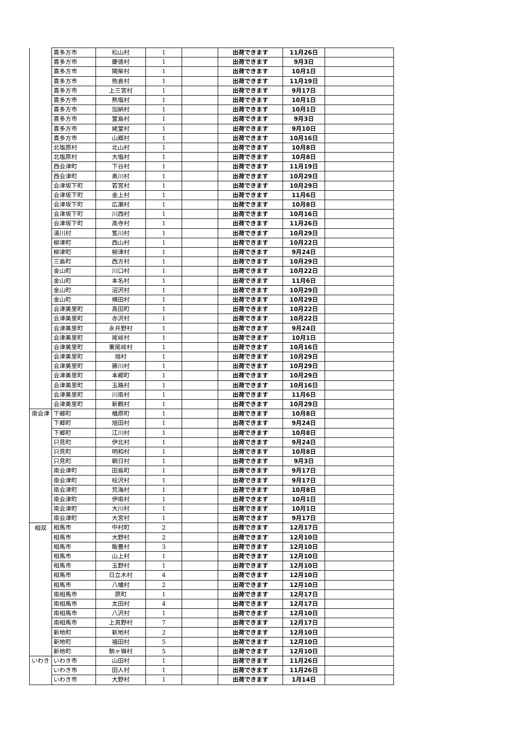| | 喜多方市 | 松山村 | 1 | | 出荷できます | 11月26日 | |
| | 喜多方市 | 慶徳村 | 1 | | 出荷できます | 9月3日 | |
| | 喜多方市 | 関柴村 | 1 | | 出荷できます | 10月1日 | |
| | 喜多方市 | 熊倉村 | 1 | | 出荷できます | 11月19日 | |
| | 喜多方市 | 上三宮村 | 1 | | 出荷できます | 9月17日 | |
| | 喜多方市 | 熱塩村 | 1 | | 出荷できます | 10月1日 | |
| | 喜多方市 | 加納村 | 1 | | 出荷できます | 10月1日 | |
| | 喜多方市 | 堂島村 | 1 | | 出荷できます | 9月3日 | |
| | 喜多方市 | 姥堂村 | 1 | | 出荷できます | 9月10日 | |
| | 喜多方市 | 山郷村 | 1 | | 出荷できます | 10月16日 | |
| | 北塩原村 | 北山村 | 1 | | 出荷できます | 10月8日 | |
| | 北塩原村 | 大塩村 | 1 | | 出荷できます | 10月8日 | |
| | 西会津町 | 下谷村 | 1 | | 出荷できます | 11月19日 | |
| | 西会津町 | 奥川村 | 1 | | 出荷できます | 10月29日 | |
| | 会津坂下町 | 若宮村 | 1 | | 出荷できます | 10月29日 | |
| | 会津坂下町 | 金上村 | 1 | | 出荷できます | 11月6日 | |
| | 会津坂下町 | 広瀬村 | 1 | | 出荷できます | 10月8日 | |
| | 会津坂下町 | 川西村 | 1 | | 出荷できます | 10月16日 | |
| | 会津坂下町 | 高寺村 | 1 | | 出荷できます | 11月26日 | |
| | 湯川村 | 笈川村 | 1 | | 出荷できます | 10月29日 | |
| | 柳津町 | 西山村 | 1 | | 出荷できます | 10月22日 | |
| | 柳津町 | 柳津村 | 1 | | 出荷できます | 9月24日 | |
| | 三島町 | 西方村 | 1 | | 出荷できます | 10月29日 | |
| | 金山町 | 川口村 | 1 | | 出荷できます | 10月22日 | |
| | 金山町 | 本名村 | 1 | | 出荷できます | 11月6日 | |
| | 金山町 | 沼沢村 | 1 | | 出荷できます | 10月29日 | |
| | 金山町 | 横田村 | 1 | | 出荷できます | 10月29日 | |
| | 会津美里町 | 高田町 | 1 | | 出荷できます | 10月22日 | |
| | 会津美里町 | 赤沢村 | 1 | | 出荷できます | 10月22日 | |
| | 会津美里町 | 永井野村 | 1 | | 出荷できます | 9月24日 | |
| | 会津美里町 | 尾岐村 | 1 | | 出荷できます | 10月1日 | |
| | 会津美里町 | 東尾岐村 | 1 | | 出荷できます | 10月16日 | |
| | 会津美里町 | 旭村 | 1 | | 出荷できます | 10月29日 | |
| | 会津美里町 | 藤川村 | 1 | | 出荷できます | 10月29日 | |
| | 会津美里町 | 本郷町 | 1 | | 出荷できます | 10月29日 | |
| | 会津美里町 | 玉路村 | 1 | | 出荷できます | 10月16日 | |
| | 会津美里町 | 川南村 | 1 | | 出荷できます | 11月6日 | |
| | 会津美里町 | 新鶴村 | 1 | | 出荷できます | 10月29日 | |
| 南会津 | 下郷町 | 楢原町 | 1 | | 出荷できます | 10月8日 | |
| | 下郷町 | 旭田村 | 1 | | 出荷できます | 9月24日 | |
| | 下郷町 | 江川村 | 1 | | 出荷できます | 10月8日 | |
| | 只見町 | 伊北村 | 1 | | 出荷できます | 9月24日 | |
| | 只見町 | 明和村 | 1 | | 出荷できます | 10月8日 | |
| | 只見町 | 朝日村 | 1 | | 出荷できます | 9月3日 | |
| | 南会津町 | 田島町 | 1 | | 出荷できます | 9月17日 | |
| | 南会津町 | 桧沢村 | 1 | | 出荷できます | 9月17日 | |
| | 南会津町 | 荒海村 | 1 | | 出荷できます | 10月8日 | |
| | 南会津町 | 伊南村 | 1 | | 出荷できます | 10月1日 | |
| | 南会津町 | 大川村 | 1 | | 出荷できます | 10月1日 | |
| | 南会津町 | 大宮村 | 1 | | 出荷できます | 9月17日 | |
| 相双 | 相馬市 | 中村町 | 2 | | 出荷できます | 12月17日 | |
| | 相馬市 | 大野村 | 2 | | 出荷できます | 12月10日 | |
| | 相馬市 | 飯豊村 | 3 | | 出荷できます | 12月10日 | |
| | 相馬市 | 山上村 | 1 | | 出荷できます | 12月10日 | |
| | 相馬市 | 玉野村 | 1 | | 出荷できます | 12月10日 | |
| | 相馬市 | 日立木村 | 4 | | 出荷できます | 12月10日 | |
| | 相馬市 | 八幡村 | 2 | | 出荷できます | 12月10日 | |
| | 南相馬市 | 原町 | 1 | | 出荷できます | 12月17日 | |
| | 南相馬市 | 太田村 | 4 | | 出荷できます | 12月17日 | |
| | 南相馬市 | 八沢村 | 1 | | 出荷できます | 12月10日 | |
| | 南相馬市 | 上真野村 | 7 | | 出荷できます | 12月17日 | |
| | 新地町 | 新地村 | 2 | | 出荷できます | 12月10日 | |
| | 新地町 | 福田村 | 5 | | 出荷できます | 12月10日 | |
| | 新地町 | 駒ヶ嶺村 | 5 | | 出荷できます | 12月10日 | |
| いわき | いわき市 | 山田村 | 1 | | 出荷できます | 11月26日 | |
| | いわき市 | 田人村 | 1 | | 出荷できます | 11月26日 | |
| | いわき市 | 大野村 | 1 | | 出荷できます | 1月14日 | |